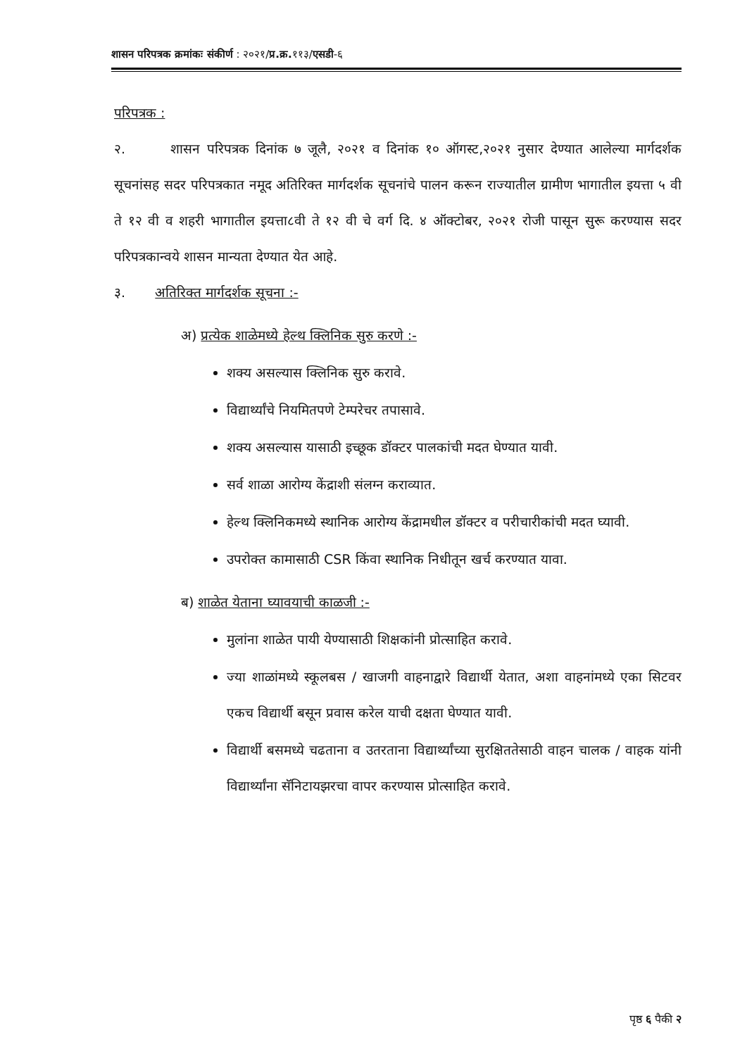शासन परिपत्रक क्रमांकः संकीर्ण : २०२१/प्र.क्र. ११३/एसडी-६
परिपत्रक :
२. शासन परिपत्रक दिनांक ७ जूलै, २०२१ व दिनांक १० ऑगस्ट,२०२१ नुसार देण्यात आलेल्या मार्गदर्शक सूचनांसह सदर परिपत्रकात नमूद अतिरिक्त मार्गदर्शक सूचनांचे पालन करून राज्यातील ग्रामीण भागातील इयत्ता ५ वी ते १२ वी व शहरी भागातील इयत्ता८वी ते १२ वी चे वर्ग दि. ४ ऑक्टोबर, २०२१ रोजी पासून सुरू करण्यास सदर परिपत्रकान्वये शासन मान्यता देण्यात येत आहे.
३. अतिरिक्त मार्गदर्शक सूचना :-
अ) प्रत्येक शाळेमध्ये हेल्थ क्लिनिक सुरु करणे :-
शक्य असल्यास क्लिनिक सुरु करावे.
विद्यार्थ्यांचे नियमितपणे टेम्परेचर तपासावे.
शक्य असल्यास यासाठी इच्छूक डॉक्टर पालकांची मदत घेण्यात यावी.
सर्व शाळा आरोग्य केंद्राशी संलग्न कराव्यात.
हेल्थ क्लिनिकमध्ये स्थानिक आरोग्य केंद्रामधील डॉक्टर व परीचारीकांची मदत घ्यावी.
उपरोक्त कामासाठी CSR किंवा स्थानिक निधीतून खर्च करण्यात यावा.
ब) शाळेत येताना घ्यावयाची काळजी :-
मुलांना शाळेत पायी येण्यासाठी शिक्षकांनी प्रोत्साहित करावे.
ज्या शाळांमध्ये स्कूलबस / खाजगी वाहनाद्वारे विद्यार्थी येतात, अशा वाहनांमध्ये एका सिटवर एकच विद्यार्थी बसून प्रवास करेल याची दक्षता घेण्यात यावी.
विद्यार्थी बसमध्ये चढताना व उतरताना विद्यार्थ्यांच्या सुरक्षिततेसाठी वाहन चालक / वाहक यांनी विद्यार्थ्यांना सॅनिटायझरचा वापर करण्यास प्रोत्साहित करावे.
पृष्ठ ६ पैकी २